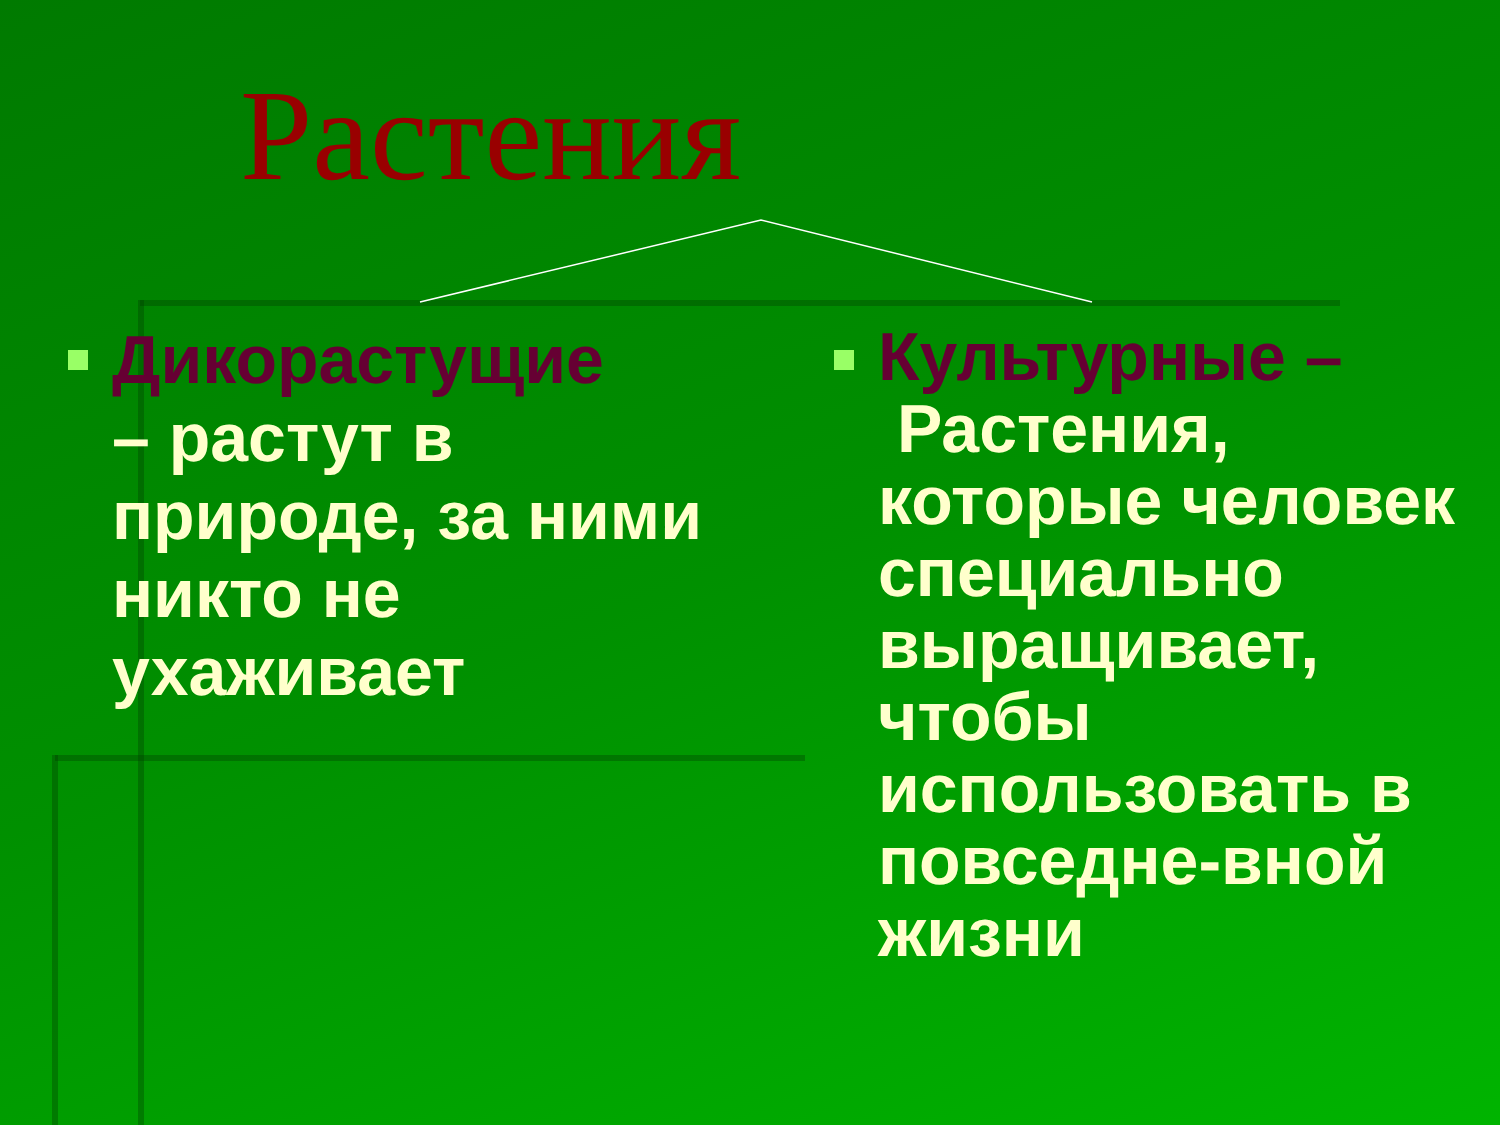Растения
Дикорастущие
– растут в природе, за ними никто не ухаживает
Культурные –
Растения, которые человек специально выращивает, чтобы использовать в повседне-вной жизни